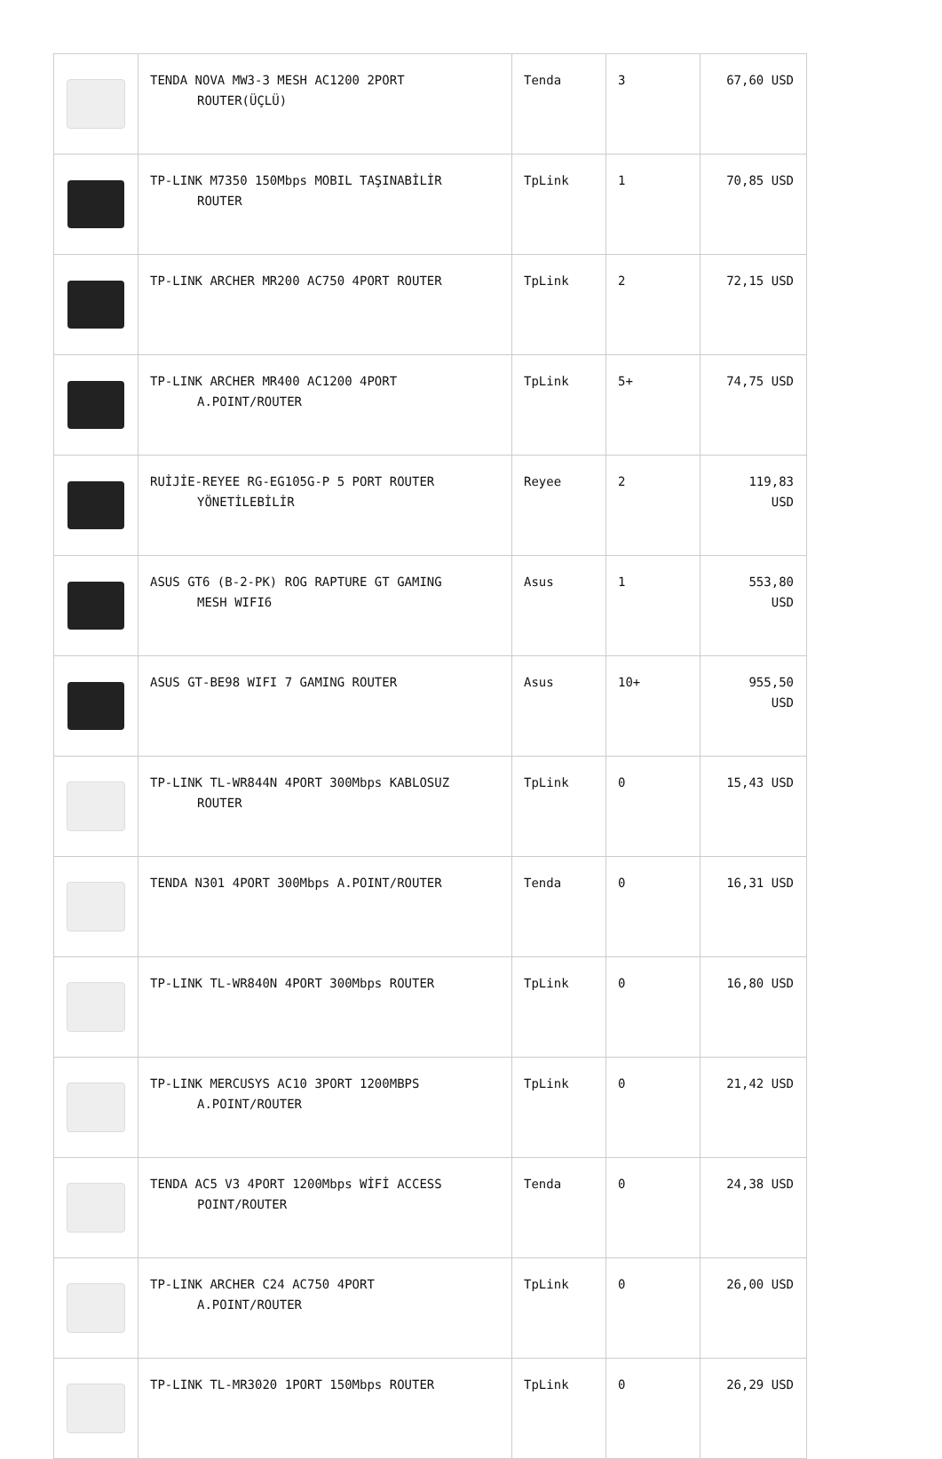| | TENDA NOVA MW3-3 MESH AC1200 2PORT ROUTER(ÜÇLÜ) | Tenda | 3 | 67,60 USD |
| | TP-LINK M7350 150Mbps MOBIL TAŞINABİLİR ROUTER | TpLink | 1 | 70,85 USD |
| | TP-LINK ARCHER MR200 AC750 4PORT ROUTER | TpLink | 2 | 72,15 USD |
| | TP-LINK ARCHER MR400 AC1200 4PORT A.POINT/ROUTER | TpLink | 5+ | 74,75 USD |
| | RUİJİE-REYEE RG-EG105G-P 5 PORT ROUTER YÖNETİLEBİLİR | Reyee | 2 | 119,83 USD |
| | ASUS GT6 (B-2-PK) ROG RAPTURE GT GAMING MESH WIFI6 | Asus | 1 | 553,80 USD |
| | ASUS GT-BE98 WIFI 7 GAMING ROUTER | Asus | 10+ | 955,50 USD |
| | TP-LINK TL-WR844N 4PORT 300Mbps KABLOSUZ ROUTER | TpLink | 0 | 15,43 USD |
| | TENDA N301 4PORT 300Mbps A.POINT/ROUTER | Tenda | 0 | 16,31 USD |
| | TP-LINK TL-WR840N 4PORT 300Mbps ROUTER | TpLink | 0 | 16,80 USD |
| | TP-LINK MERCUSYS AC10 3PORT 1200MBPS A.POINT/ROUTER | TpLink | 0 | 21,42 USD |
| | TENDA AC5 V3 4PORT 1200Mbps WİFİ ACCESS POINT/ROUTER | Tenda | 0 | 24,38 USD |
| | TP-LINK ARCHER C24 AC750 4PORT A.POINT/ROUTER | TpLink | 0 | 26,00 USD |
| | TP-LINK TL-MR3020 1PORT 150Mbps ROUTER | TpLink | 0 | 26,29 USD |